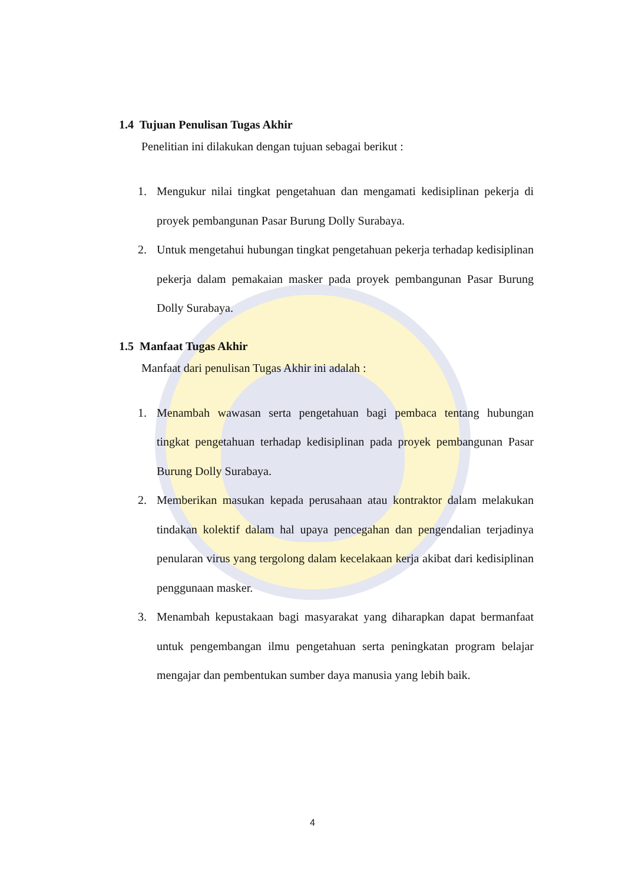1.4 Tujuan Penulisan Tugas Akhir
Penelitian ini dilakukan dengan tujuan sebagai berikut :
1. Mengukur nilai tingkat pengetahuan dan mengamati kedisiplinan pekerja di proyek pembangunan Pasar Burung Dolly Surabaya.
2. Untuk mengetahui hubungan tingkat pengetahuan pekerja terhadap kedisiplinan pekerja dalam pemakaian masker pada proyek pembangunan Pasar Burung Dolly Surabaya.
1.5 Manfaat Tugas Akhir
Manfaat dari penulisan Tugas Akhir ini adalah :
1. Menambah wawasan serta pengetahuan bagi pembaca tentang hubungan tingkat pengetahuan terhadap kedisiplinan pada proyek pembangunan Pasar Burung Dolly Surabaya.
2. Memberikan masukan kepada perusahaan atau kontraktor dalam melakukan tindakan kolektif dalam hal upaya pencegahan dan pengendalian terjadinya penularan virus yang tergolong dalam kecelakaan kerja akibat dari kedisiplinan penggunaan masker.
3. Menambah kepustakaan bagi masyarakat yang diharapkan dapat bermanfaat untuk pengembangan ilmu pengetahuan serta peningkatan program belajar mengajar dan pembentukan sumber daya manusia yang lebih baik.
4